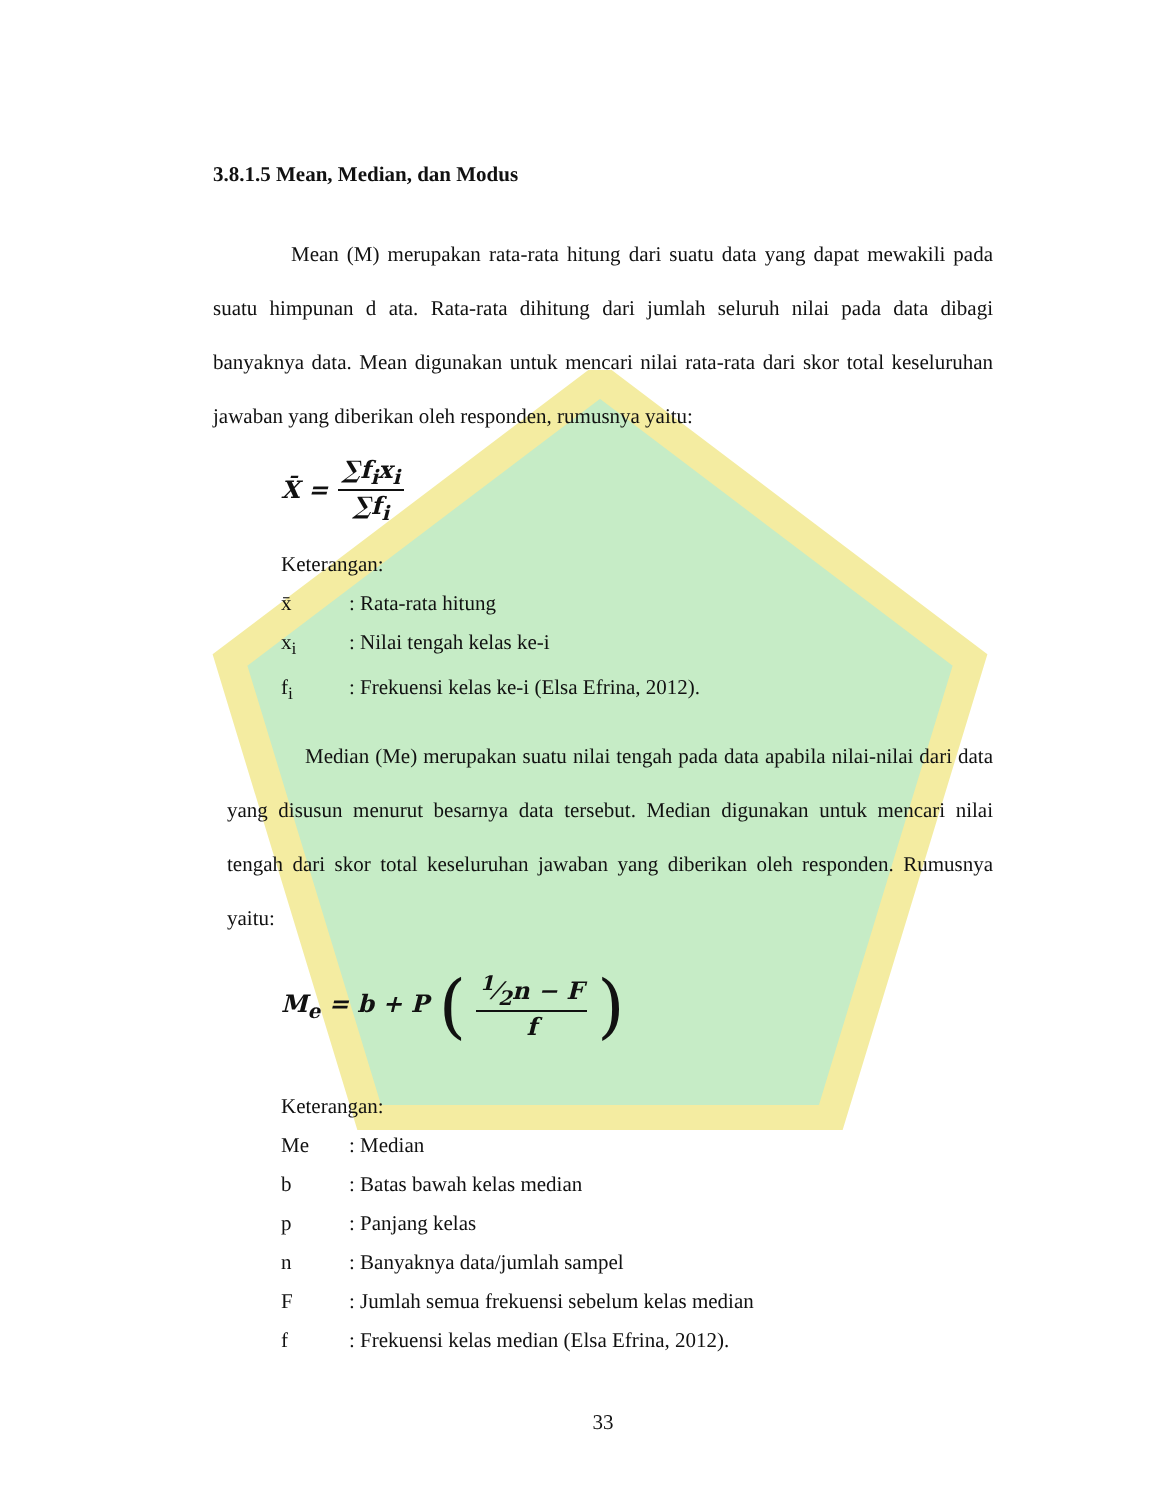3.8.1.5 Mean, Median, dan Modus
Mean (M) merupakan rata-rata hitung dari suatu data yang dapat mewakili pada suatu himpunan d ata. Rata-rata dihitung dari jumlah seluruh nilai pada data dibagi banyaknya data. Mean digunakan untuk mencari nilai rata-rata dari skor total keseluruhan jawaban yang diberikan oleh responden, rumusnya yaitu:
X̄ = ∑f<sub>i</sub>x<sub>i</sub> ∑f<sub>i</sub>
Keterangan:
x̄: Rata-rata hitung
x<sub>i</sub>: Nilai tengah kelas ke-i
f<sub>i</sub>: Frekuensi kelas ke-i (Elsa Efrina, 2012).
Median (Me) merupakan suatu nilai tengah pada data apabila nilai-nilai dari data yang disusun menurut besarnya data tersebut. Median digunakan untuk mencari nilai tengah dari skor total keseluruhan jawaban yang diberikan oleh responden. Rumusnya yaitu:
M<sub>e</sub> = b + P (1⁄2n − F f)
Keterangan:
Me: Median
b: Batas bawah kelas median
p: Panjang kelas
n: Banyaknya data/jumlah sampel
F: Jumlah semua frekuensi sebelum kelas median
f: Frekuensi kelas median (Elsa Efrina, 2012).
33